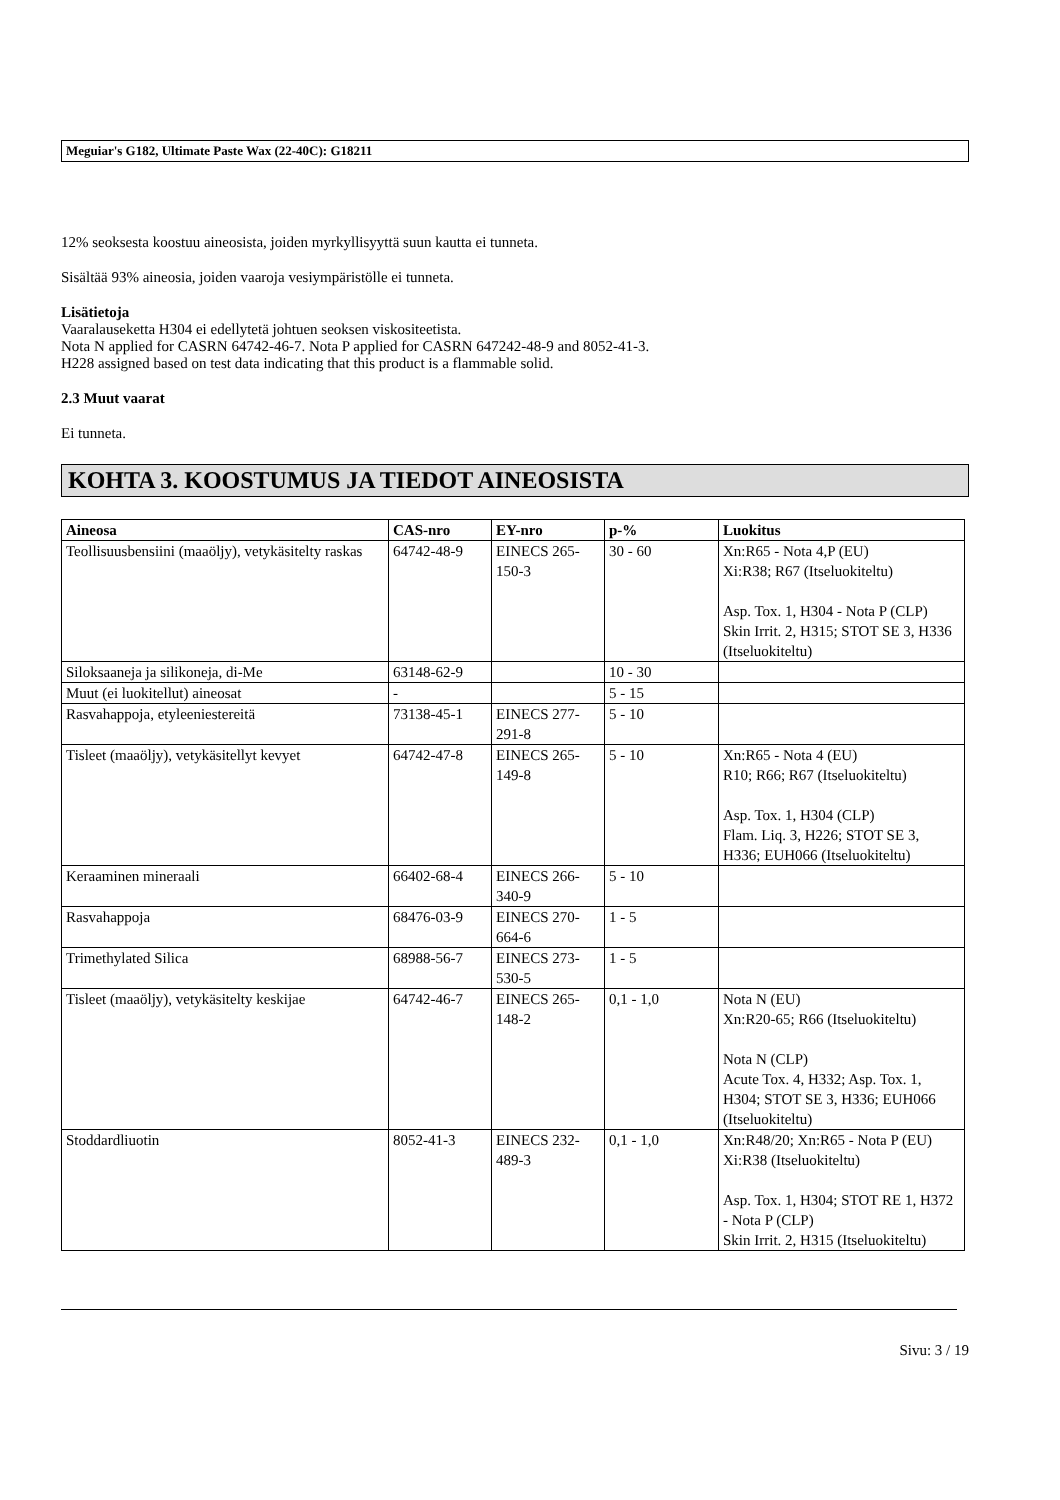Meguiar's G182, Ultimate Paste Wax (22-40C): G18211
12% seoksesta koostuu aineosista, joiden myrkyllisyyttä suun kautta ei tunneta.
Sisältää 93% aineosia, joiden vaaroja vesiympäristölle ei tunneta.
Lisätietoja
Vaaralauseketta H304 ei edellytetä johtuen seoksen viskositeetista.
Nota N applied for CASRN 64742-46-7. Nota P applied for CASRN 647242-48-9 and 8052-41-3.
H228 assigned based on test data indicating that this product is a flammable solid.
2.3 Muut vaarat
Ei tunneta.
KOHTA 3. KOOSTUMUS JA TIEDOT AINEOSISTA
| Aineosa | CAS-nro | EY-nro | p-% | Luokitus |
| --- | --- | --- | --- | --- |
| Teollisuusbensiini (maaöljy), vetykäsitelty raskas | 64742-48-9 | EINECS 265-150-3 | 30 - 60 | Xn:R65 - Nota 4,P (EU) Xi:R38; R67 (Itseluokiteltu) Asp. Tox. 1, H304 - Nota P (CLP) Skin Irrit. 2, H315; STOT SE 3, H336 (Itseluokiteltu) |
| Siloksaaneja ja silikoneja, di-Me | 63148-62-9 | | 10 - 30 | |
| Muut (ei luokitellut) aineosat | - | | 5 - 15 | |
| Rasvahappoja, etyleeniestereitä | 73138-45-1 | EINECS 277-291-8 | 5 - 10 | |
| Tisleet (maaöljy), vetykäsitellyt kevyet | 64742-47-8 | EINECS 265-149-8 | 5 - 10 | Xn:R65 - Nota 4 (EU) R10; R66; R67 (Itseluokiteltu) Asp. Tox. 1, H304 (CLP) Flam. Liq. 3, H226; STOT SE 3, H336; EUH066 (Itseluokiteltu) |
| Keraaminen mineraali | 66402-68-4 | EINECS 266-340-9 | 5 - 10 | |
| Rasvahappoja | 68476-03-9 | EINECS 270-664-6 | 1 - 5 | |
| Trimethylated Silica | 68988-56-7 | EINECS 273-530-5 | 1 - 5 | |
| Tisleet (maaöljy), vetykäsitelty keskijae | 64742-46-7 | EINECS 265-148-2 | 0,1 - 1,0 | Nota N (EU) Xn:R20-65; R66 (Itseluokiteltu) Nota N (CLP) Acute Tox. 4, H332; Asp. Tox. 1, H304; STOT SE 3, H336; EUH066 (Itseluokiteltu) |
| Stoddardliuotin | 8052-41-3 | EINECS 232-489-3 | 0,1 - 1,0 | Xn:R48/20; Xn:R65 - Nota P (EU) Xi:R38 (Itseluokiteltu) Asp. Tox. 1, H304; STOT RE 1, H372 - Nota P (CLP) Skin Irrit. 2, H315 (Itseluokiteltu) |
Sivu: 3 / 19